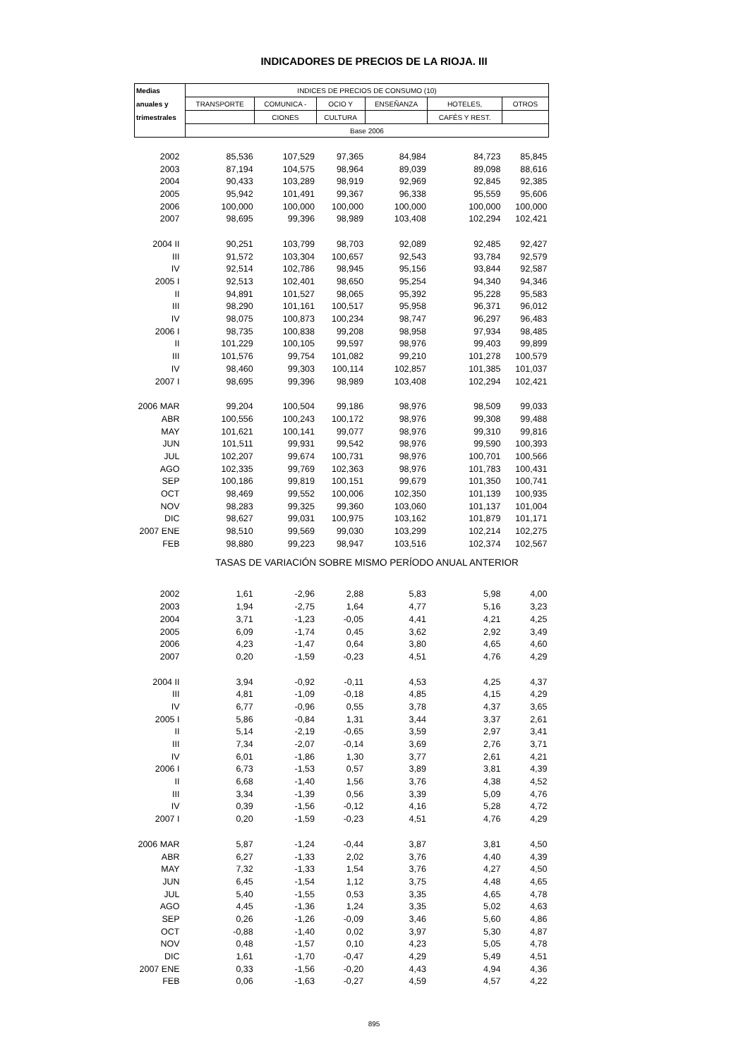INDICADORES DE PRECIOS DE LA RIOJA. III
| Medias | INDICES DE PRECIOS DE CONSUMO (10) | | | | | |
| --- | --- | --- | --- | --- | --- | --- |
| anuales y | TRANSPORTE | COMUNICA - | OCIO Y | ENSEÑANZA | HOTELES, | OTROS |
| trimestrales | | CIONES | CULTURA | | CAFÉS Y REST. | |
| | Base 2006 | | | | | |
| 2002 | 85,536 | 107,529 | 97,365 | 84,984 | 84,723 | 85,845 |
| 2003 | 87,194 | 104,575 | 98,964 | 89,039 | 89,098 | 88,616 |
| 2004 | 90,433 | 103,289 | 98,919 | 92,969 | 92,845 | 92,385 |
| 2005 | 95,942 | 101,491 | 99,367 | 96,338 | 95,559 | 95,606 |
| 2006 | 100,000 | 100,000 | 100,000 | 100,000 | 100,000 | 100,000 |
| 2007 | 98,695 | 99,396 | 98,989 | 103,408 | 102,294 | 102,421 |
| 2004 II | 90,251 | 103,799 | 98,703 | 92,089 | 92,485 | 92,427 |
| III | 91,572 | 103,304 | 100,657 | 92,543 | 93,784 | 92,579 |
| IV | 92,514 | 102,786 | 98,945 | 95,156 | 93,844 | 92,587 |
| 2005 I | 92,513 | 102,401 | 98,650 | 95,254 | 94,340 | 94,346 |
| II | 94,891 | 101,527 | 98,065 | 95,392 | 95,228 | 95,583 |
| III | 98,290 | 101,161 | 100,517 | 95,958 | 96,371 | 96,012 |
| IV | 98,075 | 100,873 | 100,234 | 98,747 | 96,297 | 96,483 |
| 2006 I | 98,735 | 100,838 | 99,208 | 98,958 | 97,934 | 98,485 |
| II | 101,229 | 100,105 | 99,597 | 98,976 | 99,403 | 99,899 |
| III | 101,576 | 99,754 | 101,082 | 99,210 | 101,278 | 100,579 |
| IV | 98,460 | 99,303 | 100,114 | 102,857 | 101,385 | 101,037 |
| 2007 I | 98,695 | 99,396 | 98,989 | 103,408 | 102,294 | 102,421 |
| 2006 MAR | 99,204 | 100,504 | 99,186 | 98,976 | 98,509 | 99,033 |
| ABR | 100,556 | 100,243 | 100,172 | 98,976 | 99,308 | 99,488 |
| MAY | 101,621 | 100,141 | 99,077 | 98,976 | 99,310 | 99,816 |
| JUN | 101,511 | 99,931 | 99,542 | 98,976 | 99,590 | 100,393 |
| JUL | 102,207 | 99,674 | 100,731 | 98,976 | 100,701 | 100,566 |
| AGO | 102,335 | 99,769 | 102,363 | 98,976 | 101,783 | 100,431 |
| SEP | 100,186 | 99,819 | 100,151 | 99,679 | 101,350 | 100,741 |
| OCT | 98,469 | 99,552 | 100,006 | 102,350 | 101,139 | 100,935 |
| NOV | 98,283 | 99,325 | 99,360 | 103,060 | 101,137 | 101,004 |
| DIC | 98,627 | 99,031 | 100,975 | 103,162 | 101,879 | 101,171 |
| 2007 ENE | 98,510 | 99,569 | 99,030 | 103,299 | 102,214 | 102,275 |
| FEB | 98,880 | 99,223 | 98,947 | 103,516 | 102,374 | 102,567 |
| | TASAS DE VARIACIÓN SOBRE MISMO PERÍODO ANUAL ANTERIOR | | | | | |
| 2002 | 1,61 | -2,96 | 2,88 | 5,83 | 5,98 | 4,00 |
| 2003 | 1,94 | -2,75 | 1,64 | 4,77 | 5,16 | 3,23 |
| 2004 | 3,71 | -1,23 | -0,05 | 4,41 | 4,21 | 4,25 |
| 2005 | 6,09 | -1,74 | 0,45 | 3,62 | 2,92 | 3,49 |
| 2006 | 4,23 | -1,47 | 0,64 | 3,80 | 4,65 | 4,60 |
| 2007 | 0,20 | -1,59 | -0,23 | 4,51 | 4,76 | 4,29 |
| 2004 II | 3,94 | -0,92 | -0,11 | 4,53 | 4,25 | 4,37 |
| III | 4,81 | -1,09 | -0,18 | 4,85 | 4,15 | 4,29 |
| IV | 6,77 | -0,96 | 0,55 | 3,78 | 4,37 | 3,65 |
| 2005 I | 5,86 | -0,84 | 1,31 | 3,44 | 3,37 | 2,61 |
| II | 5,14 | -2,19 | -0,65 | 3,59 | 2,97 | 3,41 |
| III | 7,34 | -2,07 | -0,14 | 3,69 | 2,76 | 3,71 |
| IV | 6,01 | -1,86 | 1,30 | 3,77 | 2,61 | 4,21 |
| 2006 I | 6,73 | -1,53 | 0,57 | 3,89 | 3,81 | 4,39 |
| II | 6,68 | -1,40 | 1,56 | 3,76 | 4,38 | 4,52 |
| III | 3,34 | -1,39 | 0,56 | 3,39 | 5,09 | 4,76 |
| IV | 0,39 | -1,56 | -0,12 | 4,16 | 5,28 | 4,72 |
| 2007 I | 0,20 | -1,59 | -0,23 | 4,51 | 4,76 | 4,29 |
| 2006 MAR | 5,87 | -1,24 | -0,44 | 3,87 | 3,81 | 4,50 |
| ABR | 6,27 | -1,33 | 2,02 | 3,76 | 4,40 | 4,39 |
| MAY | 7,32 | -1,33 | 1,54 | 3,76 | 4,27 | 4,50 |
| JUN | 6,45 | -1,54 | 1,12 | 3,75 | 4,48 | 4,65 |
| JUL | 5,40 | -1,55 | 0,53 | 3,35 | 4,65 | 4,78 |
| AGO | 4,45 | -1,36 | 1,24 | 3,35 | 5,02 | 4,63 |
| SEP | 0,26 | -1,26 | -0,09 | 3,46 | 5,60 | 4,86 |
| OCT | -0,88 | -1,40 | 0,02 | 3,97 | 5,30 | 4,87 |
| NOV | 0,48 | -1,57 | 0,10 | 4,23 | 5,05 | 4,78 |
| DIC | 1,61 | -1,70 | -0,47 | 4,29 | 5,49 | 4,51 |
| 2007 ENE | 0,33 | -1,56 | -0,20 | 4,43 | 4,94 | 4,36 |
| FEB | 0,06 | -1,63 | -0,27 | 4,59 | 4,57 | 4,22 |
895